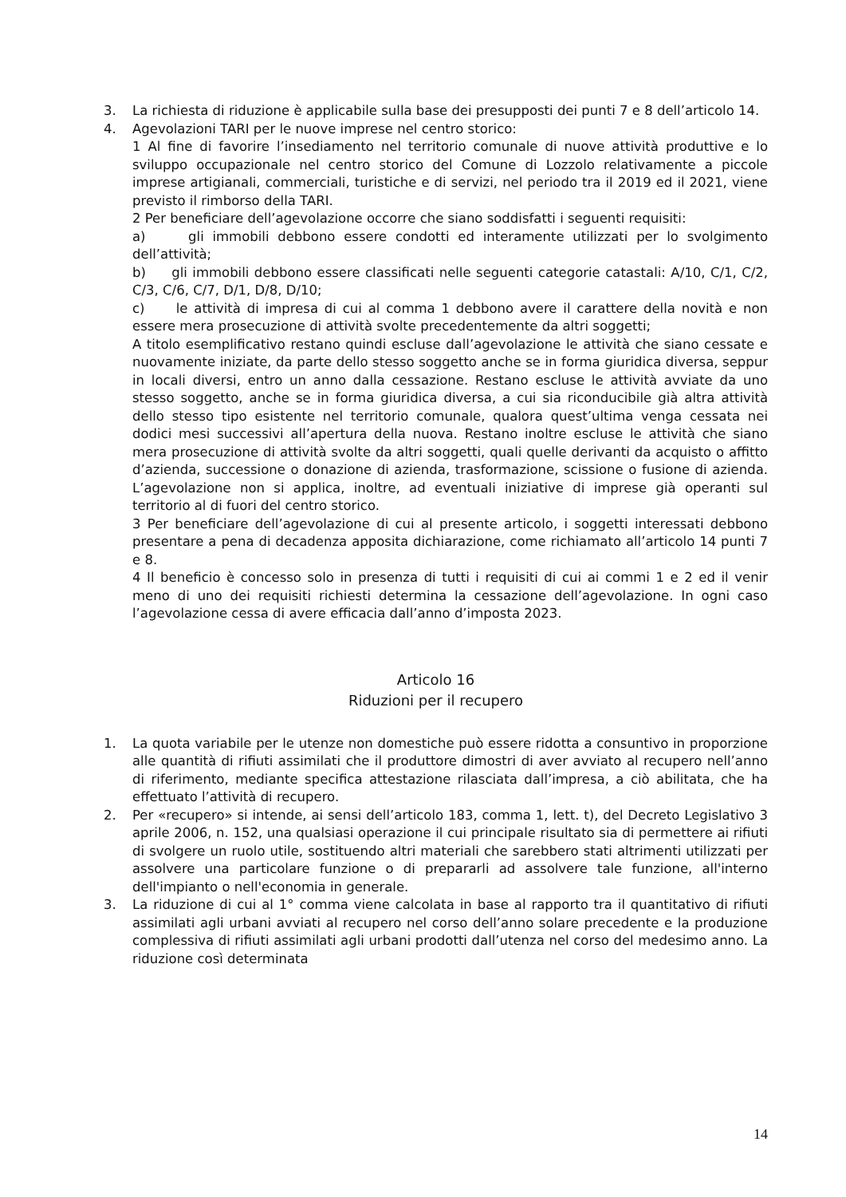3. La richiesta di riduzione è applicabile sulla base dei presupposti dei punti 7 e 8 dell’articolo 14.
4. Agevolazioni TARI per le nuove imprese nel centro storico:
1 Al fine di favorire l’insediamento nel territorio comunale di nuove attività produttive e lo sviluppo occupazionale nel centro storico del Comune di Lozzolo relativamente a piccole imprese artigianali, commerciali, turistiche e di servizi, nel periodo tra il 2019 ed il 2021, viene previsto il rimborso della TARI.
2 Per beneficiare dell’agevolazione occorre che siano soddisfatti i seguenti requisiti:
a) gli immobili debbono essere condotti ed interamente utilizzati per lo svolgimento dell’attività;
b) gli immobili debbono essere classificati nelle seguenti categorie catastali: A/10, C/1, C/2, C/3, C/6, C/7, D/1, D/8, D/10;
c) le attività di impresa di cui al comma 1 debbono avere il carattere della novità e non essere mera prosecuzione di attività svolte precedentemente da altri soggetti;
A titolo esemplificativo restano quindi escluse dall’agevolazione le attività che siano cessate e nuovamente iniziate, da parte dello stesso soggetto anche se in forma giuridica diversa, seppur in locali diversi, entro un anno dalla cessazione. Restano escluse le attività avviate da uno stesso soggetto, anche se in forma giuridica diversa, a cui sia riconducibile già altra attività dello stesso tipo esistente nel territorio comunale, qualora quest’ultima venga cessata nei dodici mesi successivi all’apertura della nuova. Restano inoltre escluse le attività che siano mera prosecuzione di attività svolte da altri soggetti, quali quelle derivanti da acquisto o affitto d’azienda, successione o donazione di azienda, trasformazione, scissione o fusione di azienda. L’agevolazione non si applica, inoltre, ad eventuali iniziative di imprese già operanti sul territorio al di fuori del centro storico.
3 Per beneficiare dell’agevolazione di cui al presente articolo, i soggetti interessati debbono presentare a pena di decadenza apposita dichiarazione, come richiamato all’articolo 14 punti 7 e 8.
4 Il beneficio è concesso solo in presenza di tutti i requisiti di cui ai commi 1 e 2 ed il venir meno di uno dei requisiti richiesti determina la cessazione dell’agevolazione. In ogni caso l’agevolazione cessa di avere efficacia dall’anno d’imposta 2023.
Articolo 16
Riduzioni per il recupero
1. La quota variabile per le utenze non domestiche può essere ridotta a consuntivo in proporzione alle quantità di rifiuti assimilati che il produttore dimostri di aver avviato al recupero nell’anno di riferimento, mediante specifica attestazione rilasciata dall’impresa, a ciò abilitata, che ha effettuato l’attività di recupero.
2. Per «recupero» si intende, ai sensi dell’articolo 183, comma 1, lett. t), del Decreto Legislativo 3 aprile 2006, n. 152, una qualsiasi operazione il cui principale risultato sia di permettere ai rifiuti di svolgere un ruolo utile, sostituendo altri materiali che sarebbero stati altrimenti utilizzati per assolvere una particolare funzione o di prepararli ad assolvere tale funzione, all'interno dell'impianto o nell'economia in generale.
3. La riduzione di cui al 1° comma viene calcolata in base al rapporto tra il quantitativo di rifiuti assimilati agli urbani avviati al recupero nel corso dell’anno solare precedente e la produzione complessiva di rifiuti assimilati agli urbani prodotti dall’utenza nel corso del medesimo anno. La riduzione così determinata
14